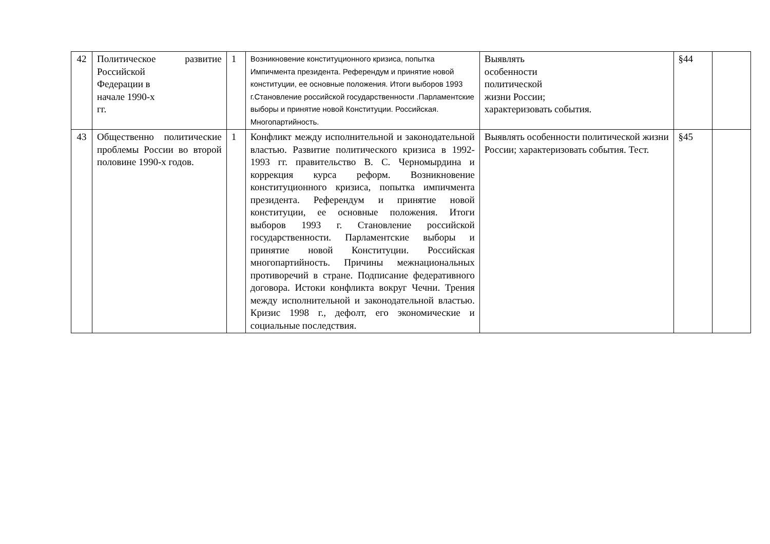| 42 | Политическое развитие Российской Федерации в начале 1990-х гг. | 1 | Возникновение конституционного кризиса, попытка Импичмента президента. Референдум и принятие новой конституции, ее основные положения. Итоги выборов 1993 г.Становление российской государственности .Парламентские выборы и принятие новой Конституции. Российская. Многопартийность. | Выявлять особенности политической жизни России; характеризовать события. | §44 | |
| 43 | Общественно политические проблемы России во второй половине 1990-х годов. | 1 | Конфликт между исполнительной и законодательной властью. Развитие политического кризиса в 1992-1993 гг. правительство В. С. Черномырдина и коррекция курса реформ. Возникновение конституционного кризиса, попытка импичмента президента. Референдум и принятие новой конституции, ее основные положения. Итоги выборов 1993 г. Становление российской государственности. Парламентские выборы и принятие новой Конституции. Российская многопартийность. Причины межнациональных противоречий в стране. Подписание федеративного договора. Истоки конфликта вокруг Чечни. Трения между исполнительной и законодательной властью. Кризис 1998 г., дефолт, его экономические и социальные последствия. | Выявлять особенности политической жизни России; характеризовать события. Тест. | §45 | |